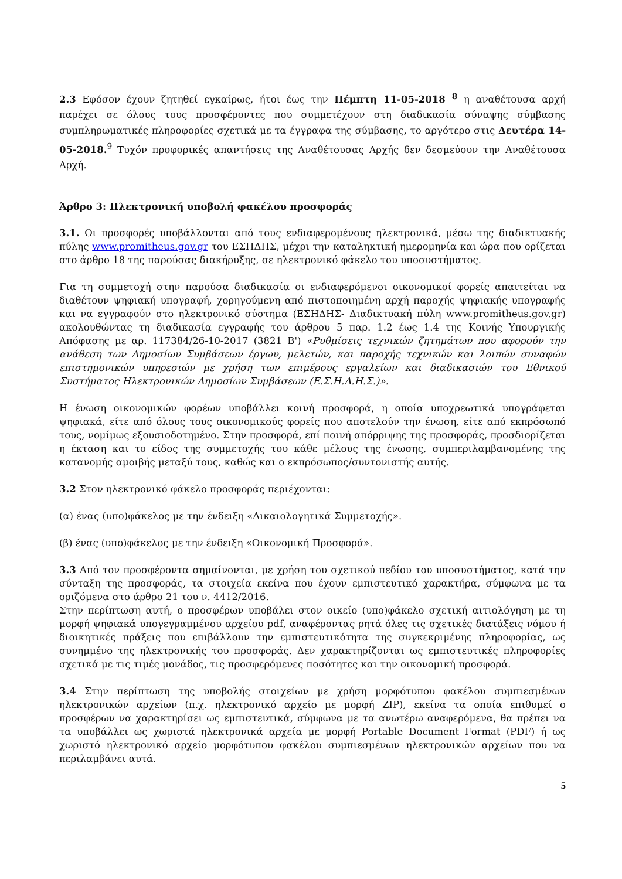2.3 Εφόσον έχουν ζητηθεί εγκαίρως, ήτοι έως την Πέμπτη 11-05-2018 <sup>8</sup> η αναθέτουσα αρχή παρέχει σε όλους τους προσφέροντες που συμμετέχουν στη διαδικασία σύναψης σύμβασης συμπληρωματικές πληροφορίες σχετικά με τα έγγραφα της σύμβασης, το αργότερο στις Δευτέρα 14-05-2018.<sup>9</sup> Τυχόν προφορικές απαντήσεις της Αναθέτουσας Αρχής δεν δεσμεύουν την Αναθέτουσα Αρχή.
Άρθρο 3: Ηλεκτρονική υποβολή φακέλου προσφοράς
3.1. Οι προσφορές υποβάλλονται από τους ενδιαφερομένους ηλεκτρονικά, μέσω της διαδικτυακής πύλης www.promitheus.gov.gr του ΕΣΗΔΗΣ, μέχρι την καταληκτική ημερομηνία και ώρα που ορίζεται στο άρθρο 18 της παρούσας διακήρυξης, σε ηλεκτρονικό φάκελο του υποσυστήματος.
Για τη συμμετοχή στην παρούσα διαδικασία οι ενδιαφερόμενοι οικονομικοί φορείς απαιτείται να διαθέτουν ψηφιακή υπογραφή, χορηγούμενη από πιστοποιημένη αρχή παροχής ψηφιακής υπογραφής και να εγγραφούν στο ηλεκτρονικό σύστημα (ΕΣΗΔΗΣ- Διαδικτυακή πύλη www.promitheus.gov.gr) ακολουθώντας τη διαδικασία εγγραφής του άρθρου 5 παρ. 1.2 έως 1.4 της Κοινής Υπουργικής Απόφασης με αρ. 117384/26-10-2017 (3821 Β') «Ρυθμίσεις τεχνικών ζητημάτων που αφορούν την ανάθεση των Δημοσίων Συμβάσεων έργων, μελετών, και παροχής τεχνικών και λοιπών συναφών επιστημονικών υπηρεσιών με χρήση των επιμέρους εργαλείων και διαδικασιών του Εθνικού Συστήματος Ηλεκτρονικών Δημοσίων Συμβάσεων (Ε.Σ.Η.Δ.Η.Σ.)».
Η ένωση οικονομικών φορέων υποβάλλει κοινή προσφορά, η οποία υποχρεωτικά υπογράφεται ψηφιακά, είτε από όλους τους οικονομικούς φορείς που αποτελούν την ένωση, είτε από εκπρόσωπό τους, νομίμως εξουσιοδοτημένο. Στην προσφορά, επί ποινή απόρριψης της προσφοράς, προσδιορίζεται η έκταση και το είδος της συμμετοχής του κάθε μέλους της ένωσης, συμπεριλαμβανομένης της κατανομής αμοιβής μεταξύ τους, καθώς και ο εκπρόσωπος/συντονιστής αυτής.
3.2 Στον ηλεκτρονικό φάκελο προσφοράς περιέχονται:
(α) ένας (υπο)φάκελος με την ένδειξη «Δικαιολογητικά Συμμετοχής».
(β) ένας (υπο)φάκελος με την ένδειξη «Οικονομική Προσφορά».
3.3 Από τον προσφέροντα σημαίνονται, με χρήση του σχετικού πεδίου του υποσυστήματος, κατά την σύνταξη της προσφοράς, τα στοιχεία εκείνα που έχουν εμπιστευτικό χαρακτήρα, σύμφωνα με τα οριζόμενα στο άρθρο 21 του ν. 4412/2016.
Στην περίπτωση αυτή, ο προσφέρων υποβάλει στον οικείο (υπο)φάκελο σχετική αιτιολόγηση με τη μορφή ψηφιακά υπογεγραμμένου αρχείου pdf, αναφέροντας ρητά όλες τις σχετικές διατάξεις νόμου ή διοικητικές πράξεις που επιβάλλουν την εμπιστευτικότητα της συγκεκριμένης πληροφορίας, ως συνημμένο της ηλεκτρονικής του προσφοράς. Δεν χαρακτηρίζονται ως εμπιστευτικές πληροφορίες σχετικά με τις τιμές μονάδος, τις προσφερόμενες ποσότητες και την οικονομική προσφορά.
3.4 Στην περίπτωση της υποβολής στοιχείων με χρήση μορφότυπου φακέλου συμπιεσμένων ηλεκτρονικών αρχείων (π.χ. ηλεκτρονικό αρχείο με μορφή ZIP), εκείνα τα οποία επιθυμεί ο προσφέρων να χαρακτηρίσει ως εμπιστευτικά, σύμφωνα με τα ανωτέρω αναφερόμενα, θα πρέπει να τα υποβάλλει ως χωριστά ηλεκτρονικά αρχεία με μορφή Portable Document Format (PDF) ή ως χωριστό ηλεκτρονικό αρχείο μορφότυπου φακέλου συμπιεσμένων ηλεκτρονικών αρχείων που να περιλαμβάνει αυτά.
5